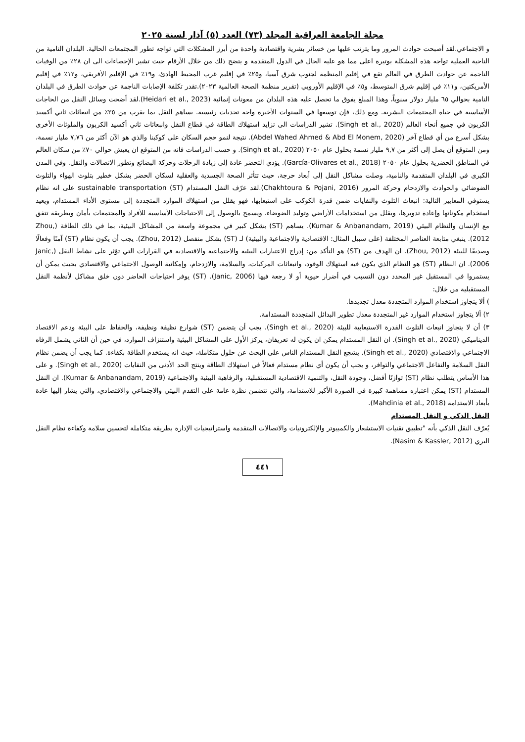مجلة الجامعة العراقية المجلد (٧٣) العدد (٥) آذار لسنة ٢٠٢٥
و الاجتماعي.لقد أصبحت حوادث المرور وما يترتب عليها من خسائر بشرية واقتصادية واحدة من أبرز المشكلات التي تواجه تطور المجتمعات الحالية. البلدان النامية من الناحية العملية تواجه هذه المشكلة بوتيرة اعلى مما هو عليه الحال في الدول المتقدمة و يتضح ذلك من خلال الأرقام حيث تشير الإحصاءات الى ان ٢٨٪ من الوفيات الناجمة عن حوادث الطرق في العالم تقع في إقليم المنظمة لجنوب شرق آسيا، و٢٥٪ في إقليم غرب المحيط الهادئ، و١٩٪ في الإقليم الأفريقي، و١٢٪ في إقليم الأمريكتين، و١١٪ في إقليم شرق المتوسط، و٥٪ في الإقليم الأوروبي (تقرير منظمة الصحة العالمية ٢٠٢٣).تقدر تكلفة الإصابات الناجمة عن حوادث الطرق في البلدان النامية بحوالي ٦٥ مليار دولار سنوياً، وهذا المبلغ يفوق ما تحصل عليه هذه البلدان من معونات إنمائية (Heidari et al., 2023).لقد أضحت وسائل النقل من الحاجات الأساسية في حياة المجتمعات البشرية. ومع ذلك، فإن توسعها في السنوات الأخيرة واجه تحديات رئيسية. يساهم النقل بما يقرب من ٢٥٪ من انبعاثات ثاني أكسيد الكربون في جميع أنحاء العالم (Singh et al., 2020). تشير الدراسات الى تزايد استهلاك الطاقة في قطاع النقل وانبعاثات ثاني أكسيد الكربون والملوثات الأخرى بشكل أسرع من أي قطاع آخر (Abdel Wahed Ahmed & Abd El Monem, 2020). نتيجة لنمو حجم السكان على كوكبنا والذي هو الآن أكثر من ٧,٧٦ مليار نسمة، ومن المتوقع أن يصل إلى أكثر من ٩,٧ مليار نسمة بحلول عام ٢٠٥٠ (Singh et al., 2020). و حسب الدراسات فانه من المتوقع ان يعيش حوالي ٧٠٪ من سكان العالم في المناطق الحضرية بحلول عام ٢٠٥٠ (García-Olivares et al., 2018). يؤدي التحضر عادة إلى زيادة الرحلات وحركة البضائع وتطور الاتصالات والنقل. وفي المدن الكبرى في البلدان المتقدمة والنامية، وصلت مشاكل النقل إلى أبعاد حرجة، حيث تتأثر الصحة الجسدية والعقلية لسكان الحضر بشكل خطير بتلوث الهواء والتلوث الضوضائي والحوادث والازدحام وحركة المرور (Chakhtoura & Pojani, 2016).لقد عرّف النقل المستدام (ST) sustainable transportation على انه نظام يستوفي المعايير التالية: انبعاث التلوث والنفايات ضمن قدرة الكوكب على استيعابها، فهو يقلل من استهلاك الموارد المتجددة إلى مستوى الأداء المستدام، ويعيد استخدام مكوناتها وإعادة تدويرها، ويقلل من استخدامات الأراضي وتوليد الضوضاء، ويسمح بالوصول إلى الاحتياجات الأساسية للأفراد والمجتمعات بأمان وبطريقة تتفق مع الإنسان والنظام البيئي (Kumar & Anbanandam, 2019). يساهم (ST) بشكل كبير في مجموعة واسعة من المشاكل البيئية، بما في ذلك الطاقة (Zhou, 2012). ينبغي متابعة العناصر المختلفة (على سبيل المثال: الاقتصادية والاجتماعية والبيئية) لـ (ST) بشكل منفصل (Zhou, 2012). يجب أن يكون نظام (ST) آمنًا وفعالًا وصديقًا للبيئة (Zhou, 2012). ان الهدف من (ST) هو التأكد من: إدراج الاعتبارات البيئية والاجتماعية والاقتصادية في القرارات التي تؤثر على نشاط النقل (Janic, 2006). ان النظام (ST) هو النظام الذي يكون فيه استهلاك الوقود، وانبعاثات المركبات، والسلامة، والازدحام، وإمكانية الوصول الاجتماعي والاقتصادي بحيث يمكن أن يستمروا في المستقبل غير المحدد دون التسبب في أضرار حيوية أو لا رجعة فيها (Janic, 2006). (ST) يوفر احتياجات الحاضر دون خلق مشاكل لأنظمة النقل المستقبلية من خلال:
) ألا يتجاوز استخدام الموارد المتجددة معدل تجديدها.
٢) ألا يتجاوز استخدام الموارد غير المتجددة معدل تطوير البدائل المتجددة المستدامة.
٣) أن لا يتجاوز انبعاث التلوث القدرة الاستيعابية للبيئة (Singh et al., 2020). يجب أن يتضمن (ST) شوارع نظيفة ونظيفة، والحفاظ على البيئة ودعم الاقتصاد الديناميكي (Singh et al., 2020). ان النقل المستدام يمكن ان يكون له تعريفان، يركز الأول على المشاكل البيئية واستنزاف الموارد، في حين أن الثاني يشمل الرفاه الاجتماعي والاقتصادي (Singh et al., 2020). يشجع النقل المستدام الناس على البحث عن حلول متكاملة، حيث انه يستخدم الطاقة بكفاءة. كما يجب أن يضمن نظام النقل السلامة والتفاعل الاجتماعي والتوافر، و يجب أن يكون أي نظام مستدام فعالاً في استهلاك الطاقة وينتج الحد الأدنى من النفايات (Singh et al., 2020). و على هذا الأساس يتطلب نظام (ST) توازنًا أفضل، وجودة النقل، والتنمية الاقتصادية المستقبلية، والرفاهية البيئية والاجتماعية (Kumar & Anbanandam, 2019). ان النقل المستدام (ST) يمكن اعتباره مساهمة كبيرة في الصورة الأكبر للاستدامة، والتي تتضمن نظرة عامة على التقدم البيئي والاجتماعي والاقتصادي، والتي يشار إليها عادة بأبعاد الاستدامة (Mahdinia et al., 2018).
النقل الذكي و النقل المستدام
يُعرّف النقل الذكي بأنه "تطبيق تقنيات الاستشعار والكمبيوتر والإلكترونيات والاتصالات المتقدمة واستراتيجيات الإدارة بطريقة متكاملة لتحسين سلامة وكفاءة نظام النقل البري (Nasim & Kassler, 2012).
٤٤١